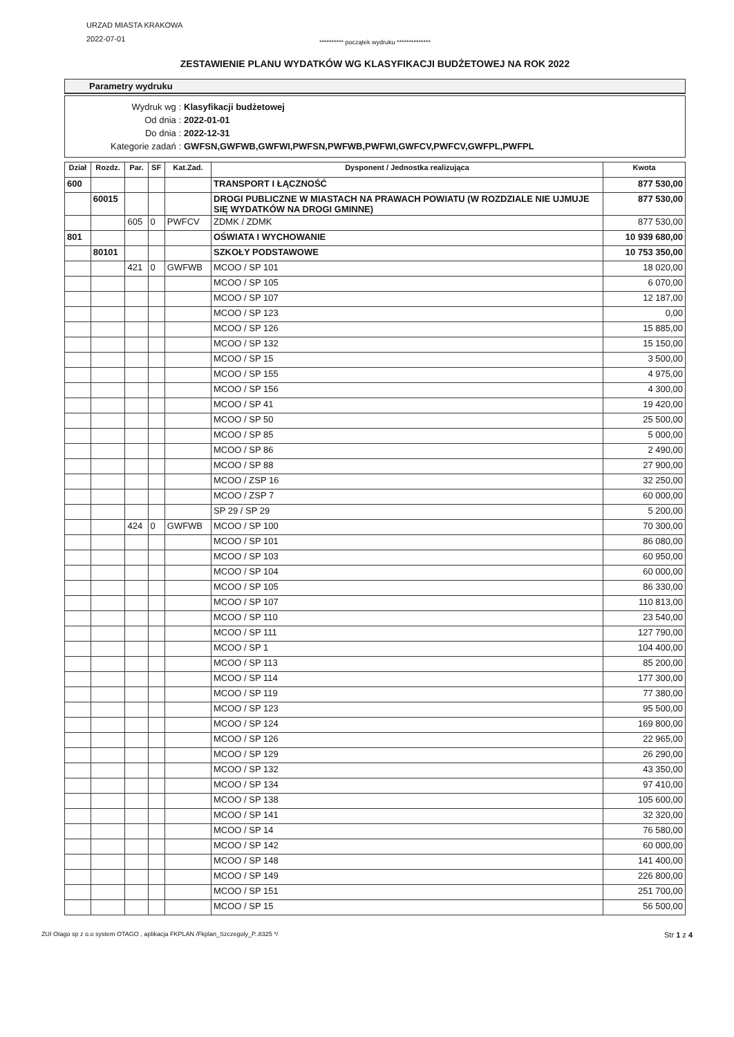URZAD MIASTA KRAKOWA
2022-07-01
********** początek wydruku **************
ZESTAWIENIE PLANU WYDATKÓW WG KLASYFIKACJI BUDŻETOWEJ NA ROK 2022
Parametry wydruku
Wydruk wg : Klasyfikacji budżetowej
Od dnia : 2022-01-01
Do dnia : 2022-12-31
Kategorie zadań : GWFSN,GWFWB,GWFWI,PWFSN,PWFWB,PWFWI,GWFCV,PWFCV,GWFPL,PWFPL
| Dział | Rozdz. | Par. | SF | Kat.Zad. | Dysponent / Jednostka realizująca | Kwota |
| --- | --- | --- | --- | --- | --- | --- |
| 600 | | | | | TRANSPORT I ŁĄCZNOŚĆ | 877 530,00 |
| | 60015 | | | | DROGI PUBLICZNE W MIASTACH NA PRAWACH POWIATU (W ROZDZIALE NIE UJMUJE SIĘ WYDATKÓW NA DROGI GMINNE) | 877 530,00 |
| | | 605 | 0 | PWFCV | ZDMK / ZDMK | 877 530,00 |
| 801 | | | | | OŚWIATA I WYCHOWANIE | 10 939 680,00 |
| | 80101 | | | | SZKOŁY PODSTAWOWE | 10 753 350,00 |
| | | 421 | 0 | GWFWB | MCOO / SP 101 | 18 020,00 |
| | | | | | MCOO / SP 105 | 6 070,00 |
| | | | | | MCOO / SP 107 | 12 187,00 |
| | | | | | MCOO / SP 123 | 0,00 |
| | | | | | MCOO / SP 126 | 15 885,00 |
| | | | | | MCOO / SP 132 | 15 150,00 |
| | | | | | MCOO / SP 15 | 3 500,00 |
| | | | | | MCOO / SP 155 | 4 975,00 |
| | | | | | MCOO / SP 156 | 4 300,00 |
| | | | | | MCOO / SP 41 | 19 420,00 |
| | | | | | MCOO / SP 50 | 25 500,00 |
| | | | | | MCOO / SP 85 | 5 000,00 |
| | | | | | MCOO / SP 86 | 2 490,00 |
| | | | | | MCOO / SP 88 | 27 900,00 |
| | | | | | MCOO / ZSP 16 | 32 250,00 |
| | | | | | MCOO / ZSP 7 | 60 000,00 |
| | | | | | SP 29 / SP 29 | 5 200,00 |
| | | 424 | 0 | GWFWB | MCOO / SP 100 | 70 300,00 |
| | | | | | MCOO / SP 101 | 86 080,00 |
| | | | | | MCOO / SP 103 | 60 950,00 |
| | | | | | MCOO / SP 104 | 60 000,00 |
| | | | | | MCOO / SP 105 | 86 330,00 |
| | | | | | MCOO / SP 107 | 110 813,00 |
| | | | | | MCOO / SP 110 | 23 540,00 |
| | | | | | MCOO / SP 111 | 127 790,00 |
| | | | | | MCOO / SP 1 | 104 400,00 |
| | | | | | MCOO / SP 113 | 85 200,00 |
| | | | | | MCOO / SP 114 | 177 300,00 |
| | | | | | MCOO / SP 119 | 77 380,00 |
| | | | | | MCOO / SP 123 | 95 500,00 |
| | | | | | MCOO / SP 124 | 169 800,00 |
| | | | | | MCOO / SP 126 | 22 965,00 |
| | | | | | MCOO / SP 129 | 26 290,00 |
| | | | | | MCOO / SP 132 | 43 350,00 |
| | | | | | MCOO / SP 134 | 97 410,00 |
| | | | | | MCOO / SP 138 | 105 600,00 |
| | | | | | MCOO / SP 141 | 32 320,00 |
| | | | | | MCOO / SP 14 | 76 580,00 |
| | | | | | MCOO / SP 142 | 60 000,00 |
| | | | | | MCOO / SP 148 | 141 400,00 |
| | | | | | MCOO / SP 149 | 226 800,00 |
| | | | | | MCOO / SP 151 | 251 700,00 |
| | | | | | MCOO / SP 15 | 56 500,00 |
ZUI Otago sp z o.o system OTAGO , aplikacja FKPLAN /Fkplan_Szczegoly_P..8325 */ Str 1 z 4